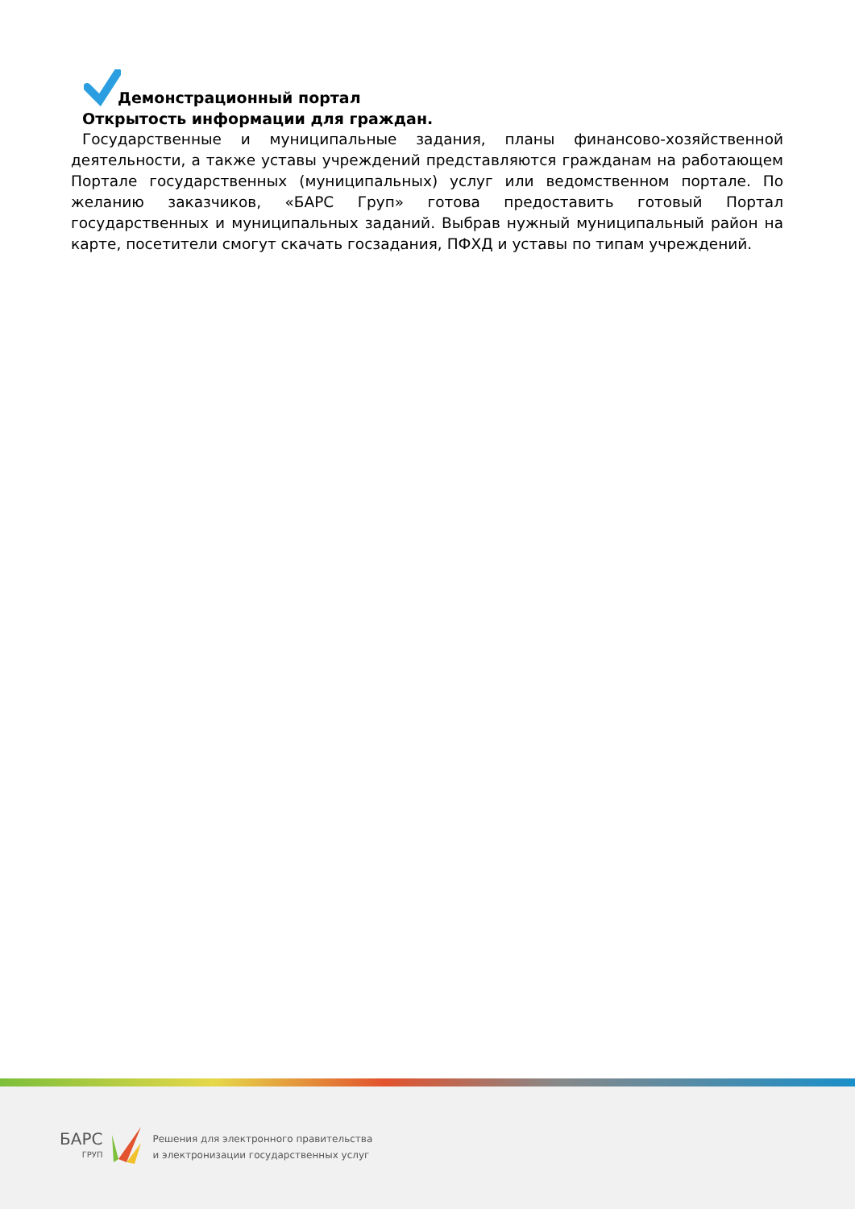Демонстрационный портал
Открытость информации для граждан.
Государственные и муниципальные задания, планы финансово-хозяйственной деятельности, а также уставы учреждений представляются гражданам на работающем Портале государственных (муниципальных) услуг или ведомственном портале. По желанию заказчиков, «БАРС Груп» готова предоставить готовый Портал государственных и муниципальных заданий. Выбрав нужный муниципальный район на карте, посетители смогут скачать госзадания, ПФХД и уставы по типам учреждений.
БАРС
ГРУП
Решения для электронного правительства
и электронизации государственных услуг